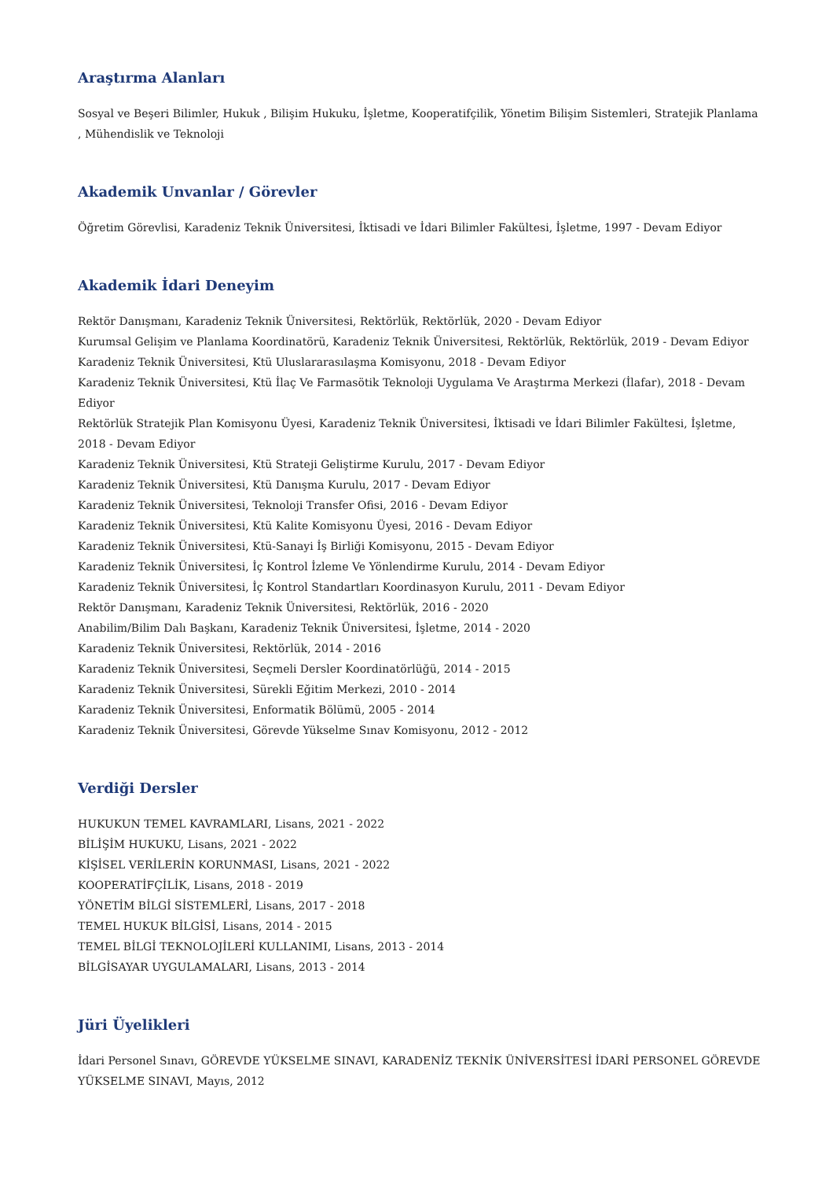Araştırma Alanları
Sosyal ve Beşeri Bilimler, Hukuk , Bilişim Hukuku, İşletme, Kooperatifçilik, Yönetim Bilişim Sistemleri, Stratejik Planlama , Mühendislik ve Teknoloji
Akademik Unvanlar / Görevler
Öğretim Görevlisi, Karadeniz Teknik Üniversitesi, İktisadi ve İdari Bilimler Fakültesi, İşletme, 1997 - Devam Ediyor
Akademik İdari Deneyim
Rektör Danışmanı, Karadeniz Teknik Üniversitesi, Rektörlük, Rektörlük, 2020 - Devam Ediyor
Kurumsal Gelişim ve Planlama Koordinatörü, Karadeniz Teknik Üniversitesi, Rektörlük, Rektörlük, 2019 - Devam Ediyor
Karadeniz Teknik Üniversitesi, Ktü Uluslararasılaşma Komisyonu, 2018 - Devam Ediyor
Karadeniz Teknik Üniversitesi, Ktü İlaç Ve Farmasötik Teknoloji Uygulama Ve Araştırma Merkezi (İlafar), 2018 - Devam Ediyor
Rektörlük Stratejik Plan Komisyonu Üyesi, Karadeniz Teknik Üniversitesi, İktisadi ve İdari Bilimler Fakültesi, İşletme, 2018 - Devam Ediyor
Karadeniz Teknik Üniversitesi, Ktü Strateji Geliştirme Kurulu, 2017 - Devam Ediyor
Karadeniz Teknik Üniversitesi, Ktü Danışma Kurulu, 2017 - Devam Ediyor
Karadeniz Teknik Üniversitesi, Teknoloji Transfer Ofisi, 2016 - Devam Ediyor
Karadeniz Teknik Üniversitesi, Ktü Kalite Komisyonu Üyesi, 2016 - Devam Ediyor
Karadeniz Teknik Üniversitesi, Ktü-Sanayi İş Birliği Komisyonu, 2015 - Devam Ediyor
Karadeniz Teknik Üniversitesi, İç Kontrol İzleme Ve Yönlendirme Kurulu, 2014 - Devam Ediyor
Karadeniz Teknik Üniversitesi, İç Kontrol Standartları Koordinasyon Kurulu, 2011 - Devam Ediyor
Rektör Danışmanı, Karadeniz Teknik Üniversitesi, Rektörlük, 2016 - 2020
Anabilim/Bilim Dalı Başkanı, Karadeniz Teknik Üniversitesi, İşletme, 2014 - 2020
Karadeniz Teknik Üniversitesi, Rektörlük, 2014 - 2016
Karadeniz Teknik Üniversitesi, Seçmeli Dersler Koordinatörlüğü, 2014 - 2015
Karadeniz Teknik Üniversitesi, Sürekli Eğitim Merkezi, 2010 - 2014
Karadeniz Teknik Üniversitesi, Enformatik Bölümü, 2005 - 2014
Karadeniz Teknik Üniversitesi, Görevde Yükselme Sınav Komisyonu, 2012 - 2012
Verdiği Dersler
HUKUKUN TEMEL KAVRAMLARI, Lisans, 2021 - 2022
BİLİŞİM HUKUKU, Lisans, 2021 - 2022
KİŞİSEL VERİLERİN KORUNMASI, Lisans, 2021 - 2022
KOOPERATİFÇİLİK, Lisans, 2018 - 2019
YÖNETİM BİLGİ SİSTEMLERİ, Lisans, 2017 - 2018
TEMEL HUKUK BİLGİSİ, Lisans, 2014 - 2015
TEMEL BİLGİ TEKNOLOJİLERİ KULLANIMI, Lisans, 2013 - 2014
BİLGİSAYAR UYGULAMALARI, Lisans, 2013 - 2014
Jüri Üyelikleri
İdari Personel Sınavı, GÖREVDE YÜKSELME SINAVI, KARADENİZ TEKNİK ÜNİVERSİTESİ İDARİ PERSONEL GÖREVDE YÜKSELME SINAVI, Mayıs, 2012